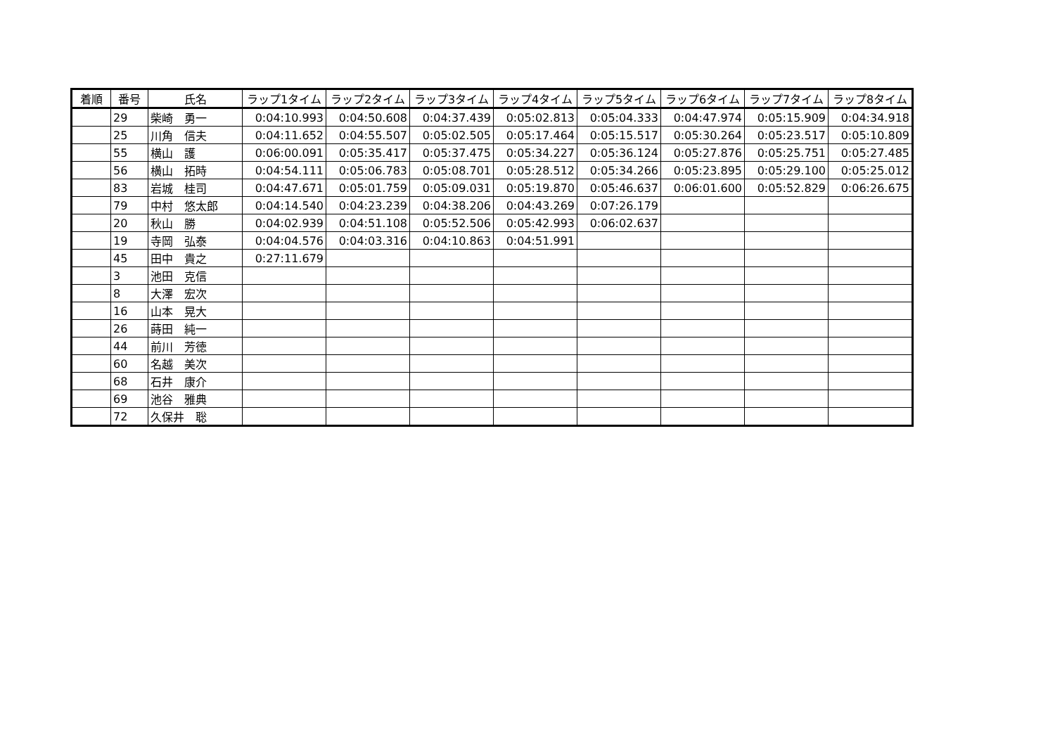| 着順 | 番号 | 氏名 | ラップ1タイム | ラップ2タイム | ラップ3タイム | ラップ4タイム | ラップ5タイム | ラップ6タイム | ラップ7タイム | ラップ8タイム |
| --- | --- | --- | --- | --- | --- | --- | --- | --- | --- | --- |
| | 29 | 柴崎 勇一 | 0:04:10.993 | 0:04:50.608 | 0:04:37.439 | 0:05:02.813 | 0:05:04.333 | 0:04:47.974 | 0:05:15.909 | 0:04:34.918 |
| | 25 | 川角 信夫 | 0:04:11.652 | 0:04:55.507 | 0:05:02.505 | 0:05:17.464 | 0:05:15.517 | 0:05:30.264 | 0:05:23.517 | 0:05:10.809 |
| | 55 | 横山 護 | 0:06:00.091 | 0:05:35.417 | 0:05:37.475 | 0:05:34.227 | 0:05:36.124 | 0:05:27.876 | 0:05:25.751 | 0:05:27.485 |
| | 56 | 横山 拓時 | 0:04:54.111 | 0:05:06.783 | 0:05:08.701 | 0:05:28.512 | 0:05:34.266 | 0:05:23.895 | 0:05:29.100 | 0:05:25.012 |
| | 83 | 岩城 桂司 | 0:04:47.671 | 0:05:01.759 | 0:05:09.031 | 0:05:19.870 | 0:05:46.637 | 0:06:01.600 | 0:05:52.829 | 0:06:26.675 |
| | 79 | 中村 悠太郎 | 0:04:14.540 | 0:04:23.239 | 0:04:38.206 | 0:04:43.269 | 0:07:26.179 | | | |
| | 20 | 秋山 勝 | 0:04:02.939 | 0:04:51.108 | 0:05:52.506 | 0:05:42.993 | 0:06:02.637 | | | |
| | 19 | 寺岡 弘泰 | 0:04:04.576 | 0:04:03.316 | 0:04:10.863 | 0:04:51.991 | | | | |
| | 45 | 田中 貴之 | 0:27:11.679 | | | | | | | |
| | 3 | 池田 克信 | | | | | | | | |
| | 8 | 大澤 宏次 | | | | | | | | |
| | 16 | 山本 晃大 | | | | | | | | |
| | 26 | 蒔田 純一 | | | | | | | | |
| | 44 | 前川 芳徳 | | | | | | | | |
| | 60 | 名越 美次 | | | | | | | | |
| | 68 | 石井 康介 | | | | | | | | |
| | 69 | 池谷 雅典 | | | | | | | | |
| | 72 | 久保井 聡 | | | | | | | | |